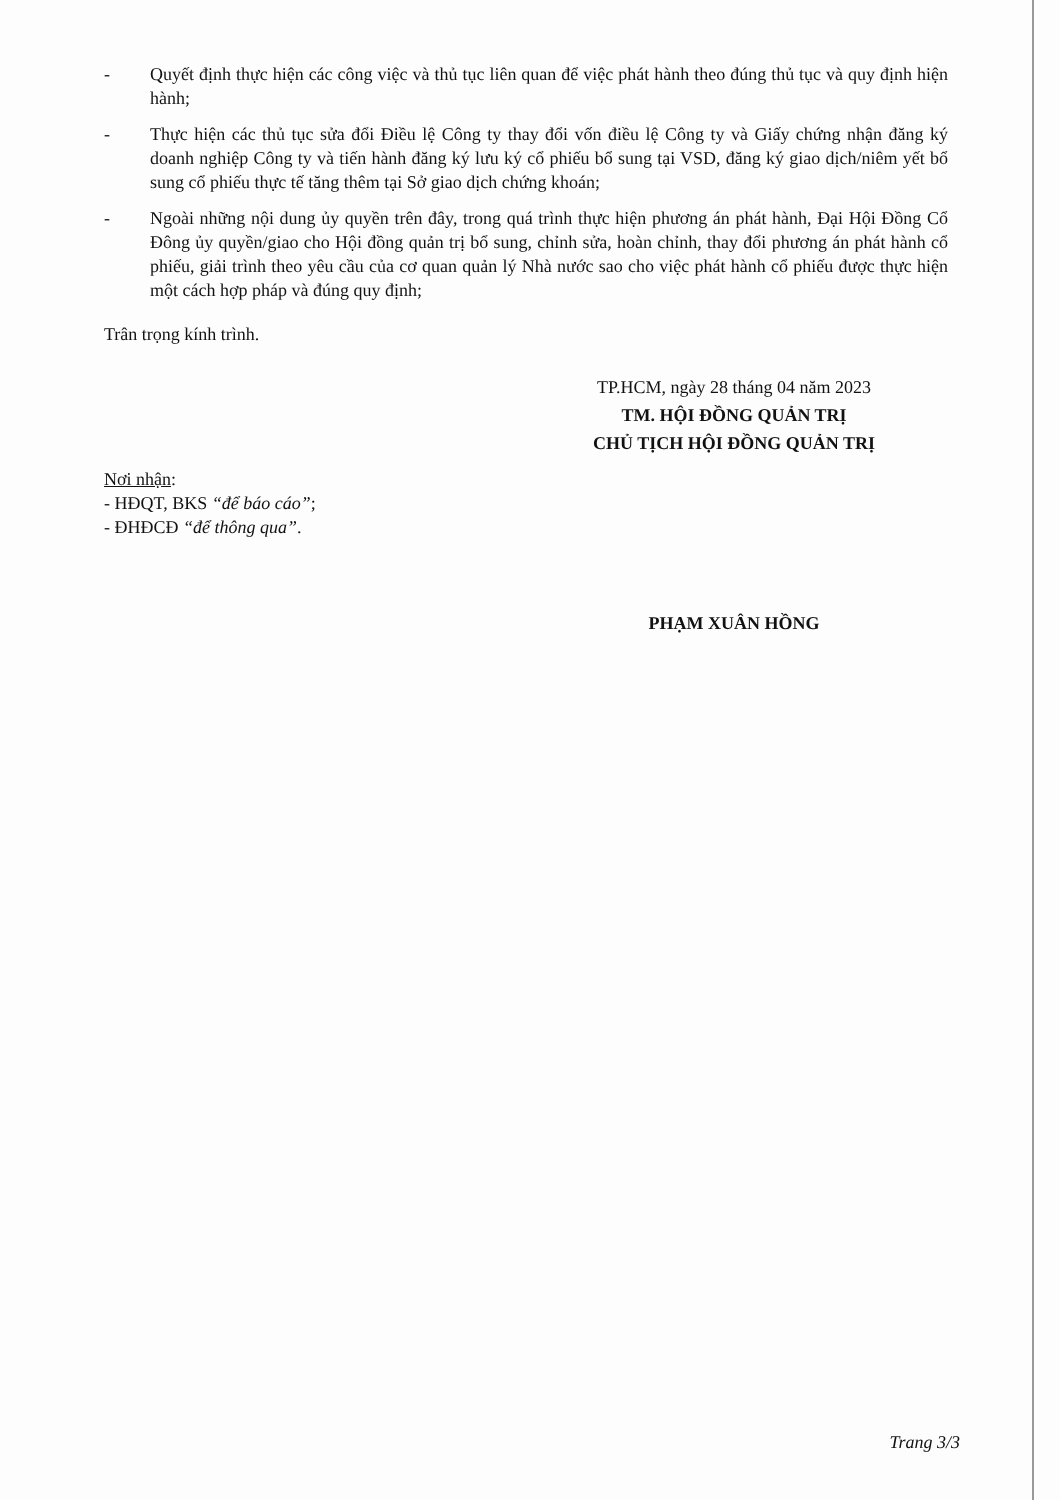- Quyết định thực hiện các công việc và thủ tục liên quan để việc phát hành theo đúng thủ tục và quy định hiện hành;
- Thực hiện các thủ tục sửa đổi Điều lệ Công ty thay đổi vốn điều lệ Công ty và Giấy chứng nhận đăng ký doanh nghiệp Công ty và tiến hành đăng ký lưu ký cổ phiếu bổ sung tại VSD, đăng ký giao dịch/niêm yết bổ sung cổ phiếu thực tế tăng thêm tại Sở giao dịch chứng khoán;
- Ngoài những nội dung ủy quyền trên đây, trong quá trình thực hiện phương án phát hành, Đại Hội Đồng Cổ Đông ủy quyền/giao cho Hội đồng quản trị bổ sung, chỉnh sửa, hoàn chỉnh, thay đổi phương án phát hành cổ phiếu, giải trình theo yêu cầu của cơ quan quản lý Nhà nước sao cho việc phát hành cổ phiếu được thực hiện một cách hợp pháp và đúng quy định;
Trân trọng kính trình.
TP.HCM, ngày 28 tháng 04 năm 2023
TM. HỘI ĐỒNG QUẢN TRỊ
CHỦ TỊCH HỘI ĐỒNG QUẢN TRỊ
Nơi nhận:
- HĐQT, BKS “để báo cáo”;
- ĐHĐCĐ “để thông qua”.
PHẠM XUÂN HỒNG
Trang 3/3